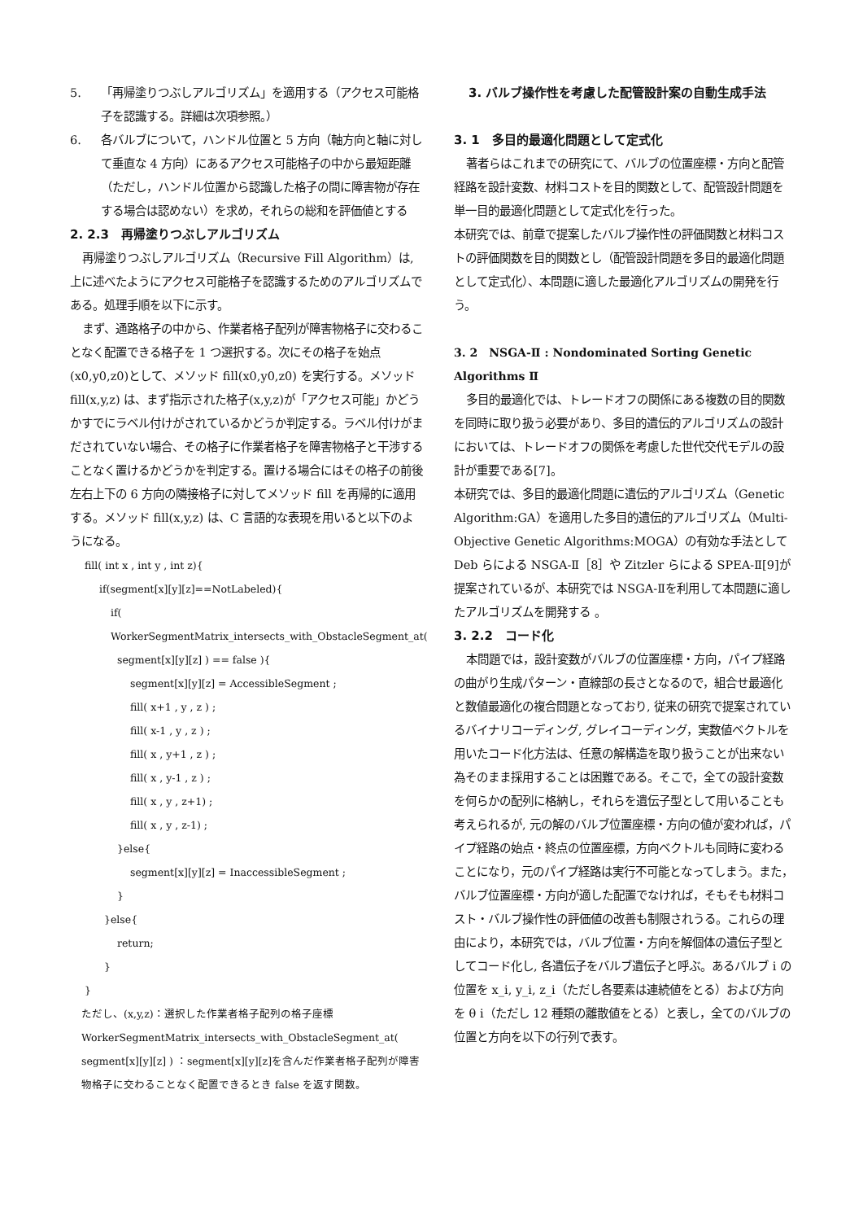5. 「再帰塗りつぶしアルゴリズム」を適用する（アクセス可能格子を認識する。詳細は次項参照。）
6. 各バルブについて，ハンドル位置と 5 方向（軸方向と軸に対して垂直な 4 方向）にあるアクセス可能格子の中から最短距離（ただし，ハンドル位置から認識した格子の間に障害物が存在する場合は認めない）を求め，それらの総和を評価値とする
2. 2.3　再帰塗りつぶしアルゴリズム
再帰塗りつぶしアルゴリズム（Recursive Fill Algorithm）は, 上に述べたようにアクセス可能格子を認識するためのアルゴリズムである。処理手順を以下に示す。
まず、通路格子の中から、作業者格子配列が障害物格子に交わることなく配置できる格子を 1 つ選択する。次にその格子を始点(x0,y0,z0)として、メソッド fill(x0,y0,z0) を実行する。メソッド fill(x,y,z) は、まず指示された格子(x,y,z)が「アクセス可能」かどうかすでにラベル付けがされているかどうか判定する。ラベル付けがまだされていない場合、その格子に作業者格子を障害物格子と干渉することなく置けるかどうかを判定する。置ける場合にはその格子の前後左右上下の 6 方向の隣接格子に対してメソッド fill を再帰的に適用する。メソッド fill(x,y,z) は、C 言語的な表現を用いると以下のようになる。
fill( int x , int y , int z){
if(segment[x][y][z]==NotLabeled){
if( WorkerSegmentMatrix_intersects_with_ObstacleSegment_at(
segment[x][y][z] ) == false ){
segment[x][y][z] = AccessibleSegment ;
fill( x+1 , y , z ) ;
fill( x-1 , y , z ) ;
fill( x , y+1 , z ) ;
fill( x , y-1 , z ) ;
fill( x , y , z+1) ;
fill( x , y , z-1) ;
}else{
segment[x][y][z] = InaccessibleSegment ;
}
}else{
return;
}
}
ただし、(x,y,z)：選択した作業者格子配列の格子座標
WorkerSegmentMatrix_intersects_with_ObstacleSegment_at( segment[x][y][z] ) ：segment[x][y][z]を含んだ作業者格子配列が障害物格子に交わることなく配置できるとき false を返す関数。
3. バルブ操作性を考慮した配管設計案の自動生成手法
3. 1　多目的最適化問題として定式化
著者らはこれまでの研究にて、バルブの位置座標・方向と配管経路を設計変数、材料コストを目的関数として、配管設計問題を単一目的最適化問題として定式化を行った。
本研究では、前章で提案したバルブ操作性の評価関数と材料コストの評価関数を目的関数とし（配管設計問題を多目的最適化問題として定式化）、本問題に適した最適化アルゴリズムの開発を行う。
3. 2　NSGA-Ⅱ : Nondominated Sorting Genetic Algorithms Ⅱ
多目的最適化では、トレードオフの関係にある複数の目的関数を同時に取り扱う必要があり、多目的遺伝的アルゴリズムの設計においては、トレードオフの関係を考慮した世代交代モデルの設計が重要である[7]。
本研究では、多目的最適化問題に遺伝的アルゴリズム（Genetic Algorithm:GA）を適用した多目的遺伝的アルゴリズム（Multi-Objective Genetic Algorithms:MOGA）の有効な手法として Deb らによる NSGA-Ⅱ［8］や Zitzler らによる SPEA-Ⅱ[9]が提案されているが、本研究では NSGA-Ⅱを利用して本問題に適したアルゴリズムを開発する 。
3. 2.2　コード化
本問題では，設計変数がバルブの位置座標・方向，パイプ経路の曲がり生成パターン・直線部の長さとなるので，組合せ最適化と数値最適化の複合問題となっており, 従来の研究で提案されているバイナリコーディング, グレイコーディング，実数値ベクトルを用いたコード化方法は、任意の解構造を取り扱うことが出来ない為そのまま採用することは困難である。そこで，全ての設計変数を何らかの配列に格納し，それらを遺伝子型として用いることも考えられるが, 元の解のバルブ位置座標・方向の値が変われば，パイプ経路の始点・終点の位置座標，方向ベクトルも同時に変わることになり，元のパイプ経路は実行不可能となってしまう。また，バルブ位置座標・方向が適した配置でなければ，そもそも材料コスト・バルブ操作性の評価値の改善も制限されうる。これらの理由により，本研究では，バルブ位置・方向を解個体の遺伝子型としてコード化し, 各遺伝子をバルブ遺伝子と呼ぶ。あるバルブ i の位置を x_i, y_i, z_i（ただし各要素は連続値をとる）および方向を θ i（ただし 12 種類の離散値をとる）と表し，全てのバルブの位置と方向を以下の行列で表す。